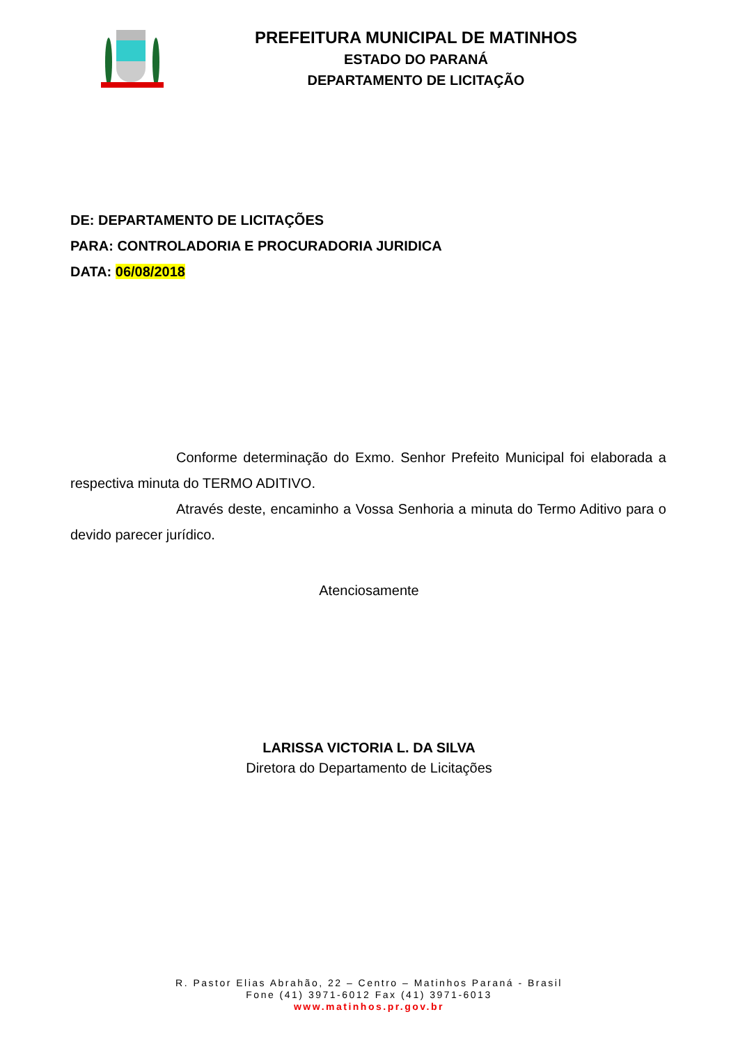PREFEITURA MUNICIPAL DE MATINHOS
ESTADO DO PARANÁ
DEPARTAMENTO DE LICITAÇÃO
DE: DEPARTAMENTO DE LICITAÇÕES
PARA: CONTROLADORIA E PROCURADORIA JURIDICA
DATA: 06/08/2018
Conforme determinação do Exmo. Senhor Prefeito Municipal foi elaborada a respectiva minuta do TERMO ADITIVO.
Através deste, encaminho a Vossa Senhoria a minuta do Termo Aditivo para o devido parecer jurídico.
Atenciosamente
LARISSA VICTORIA L. DA SILVA
Diretora do Departamento de Licitações
R. Pastor Elias Abrahão, 22 – Centro – Matinhos Paraná - Brasil
Fone (41) 3971-6012 Fax (41) 3971-6013
www.matinhos.pr.gov.br